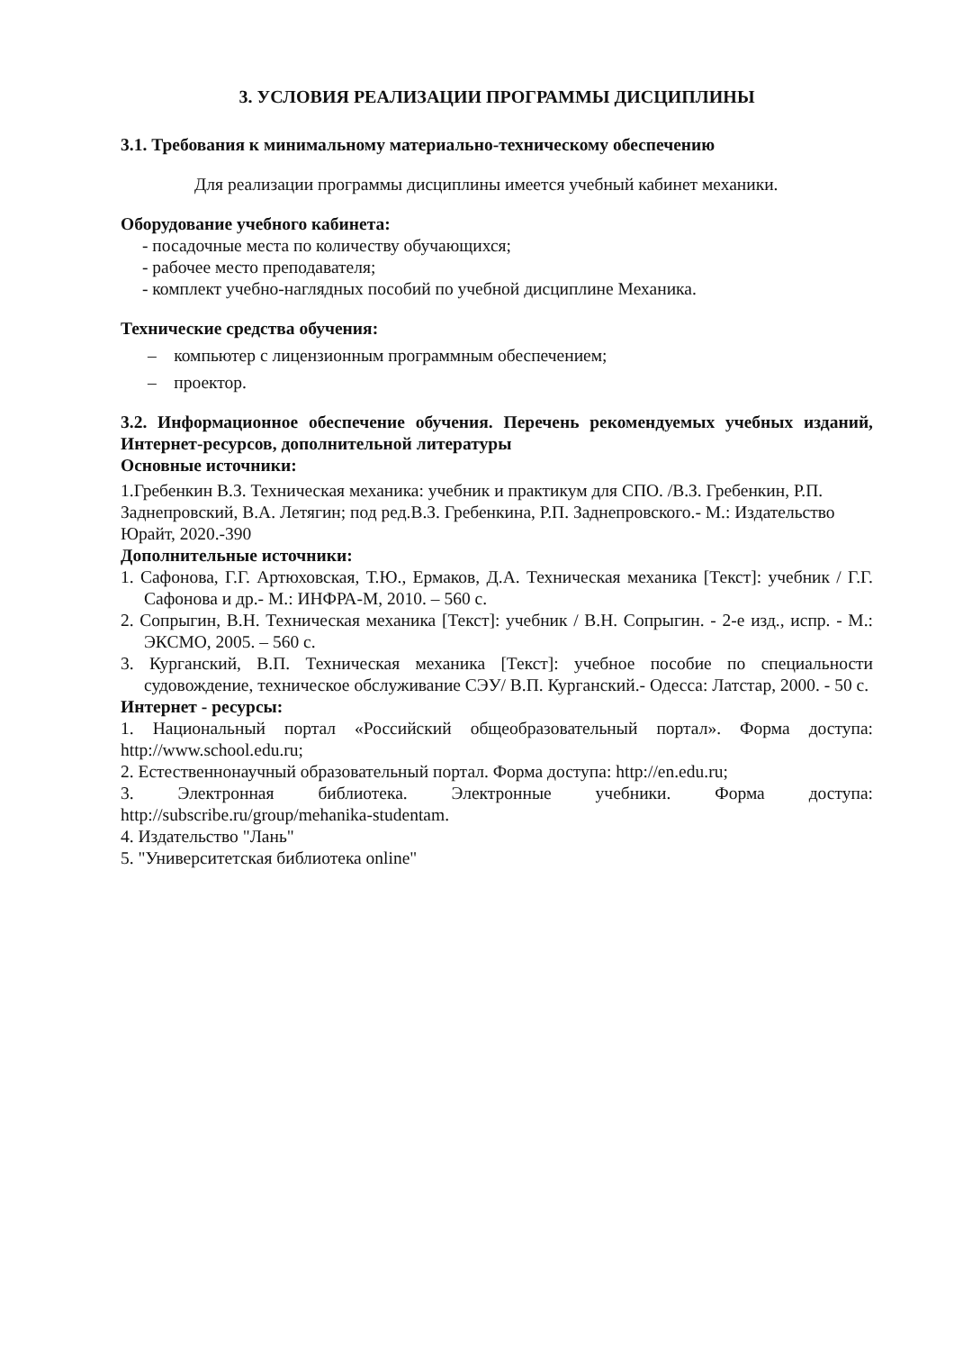3. УСЛОВИЯ РЕАЛИЗАЦИИ ПРОГРАММЫ ДИСЦИПЛИНЫ
3.1. Требования к минимальному материально-техническому обеспечению
Для реализации программы дисциплины имеется учебный кабинет механики.
Оборудование учебного кабинета:
- посадочные места по количеству обучающихся;
- рабочее место преподавателя;
- комплект учебно-наглядных пособий по учебной дисциплине Механика.
Технические средства обучения:
– компьютер с лицензионным программным обеспечением;
– проектор.
3.2. Информационное обеспечение обучения. Перечень рекомендуемых учебных изданий, Интернет-ресурсов, дополнительной литературы
Основные источники:
1.Гребенкин В.З. Техническая механика: учебник и практикум для СПО. /В.З. Гребенкин, Р.П. Заднепровский, В.А. Летягин; под ред.В.З. Гребенкина, Р.П. Заднепровского.- М.: Издательство Юрайт, 2020.-390
Дополнительные источники:
1. Сафонова, Г.Г. Артюховская, Т.Ю., Ермаков, Д.А. Техническая механика [Текст]: учебник / Г.Г. Сафонова и др.- М.: ИНФРА-М, 2010. – 560 с.
2. Сопрыгин, В.Н. Техническая механика [Текст]: учебник / В.Н. Сопрыгин. - 2-е изд., испр. - М.: ЭКСМО, 2005. – 560 с.
3. Курганский, В.П. Техническая механика [Текст]: учебное пособие по специальности судовождение, техническое обслуживание СЭУ/ В.П. Курганский.- Одесса: Латстар, 2000. - 50 с.
Интернет - ресурсы:
1. Национальный портал «Российский общеобразовательный портал». Форма доступа: http://www.school.edu.ru;
2. Естественнонаучный образовательный портал. Форма доступа: http://en.edu.ru;
3. Электронная библиотека. Электронные учебники. Форма доступа:
http://subscribe.ru/group/mehanika-studentam.
4. Издательство "Лань"
5. "Университетская библиотека online"